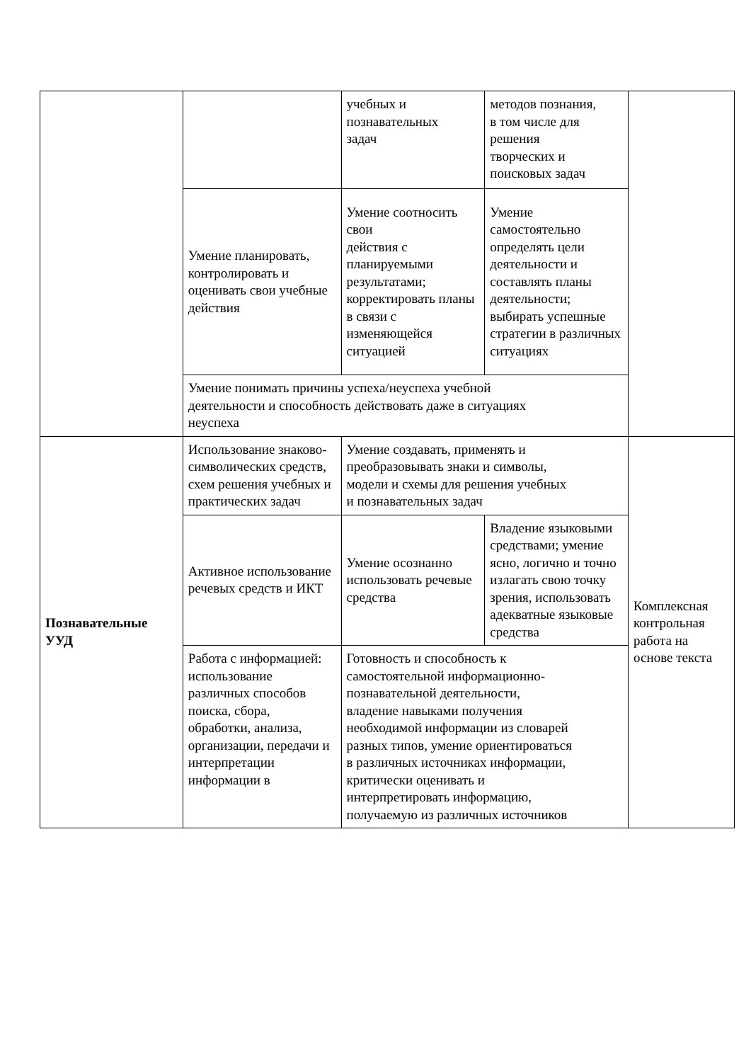| | | учебных и познавательных задач | методов познания, в том числе для решения творческих и поисковых задач | |
| | Умение планировать, контролировать и оценивать свои учебные действия | Умение соотносить свои действия с планируемыми результатами; корректировать планы в связи с изменяющейся ситуацией | Умение самостоятельно определять цели деятельности и составлять планы деятельности; выбирать успешные стратегии в различных ситуациях | |
| | Умение понимать причины успеха/неуспеха учебной деятельности и способность действовать даже в ситуациях неуспеха | | | |
| Познавательные УУД | Использование знаково-символических средств, схем решения учебных и практических задач | Умение создавать, применять и преобразовывать знаки и символы, модели и схемы для решения учебных и познавательных задач | | Комплексная контрольная работа на основе текста |
| | Активное использование речевых средств и ИКТ | Умение осознанно использовать речевые средства | Владение языковыми средствами; умение ясно, логично и точно излагать свою точку зрения, использовать адекватные языковые средства | |
| | Работа с информацией: использование различных способов поиска, сбора, обработки, анализа, организации, передачи и интерпретации информации в | Готовность и способность к самостоятельной информационно- познавательной деятельности, владение навыками получения необходимой информации из словарей разных типов, умение ориентироваться в различных источниках информации, критически оценивать и интерпретировать информацию, получаемую из различных источников | | |